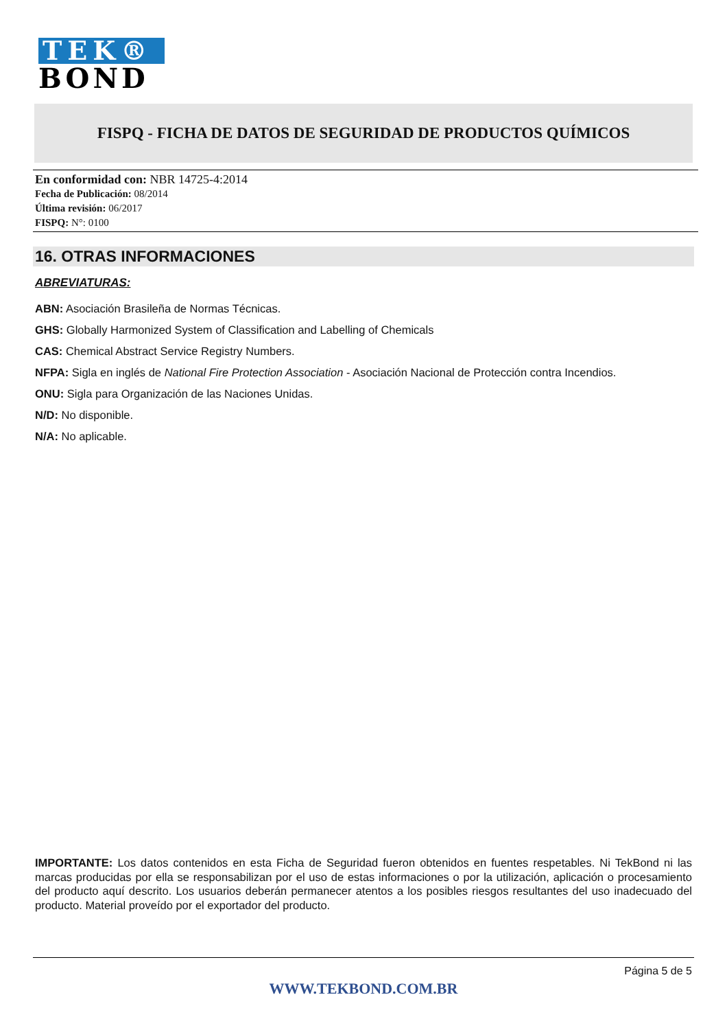TEK®
BOND
FISPQ - FICHA DE DATOS DE SEGURIDAD DE PRODUCTOS QUÍMICOS
En conformidad con: NBR 14725-4:2014
Fecha de Publicación: 08/2014
Última revisión: 06/2017
FISPQ: N°: 0100
16. OTRAS INFORMACIONES
ABREVIATURAS:
ABN: Asociación Brasileña de Normas Técnicas.
GHS: Globally Harmonized System of Classification and Labelling of Chemicals
CAS: Chemical Abstract Service Registry Numbers.
NFPA: Sigla en inglés de National Fire Protection Association - Asociación Nacional de Protección contra Incendios.
ONU: Sigla para Organización de las Naciones Unidas.
N/D: No disponible.
N/A: No aplicable.
IMPORTANTE: Los datos contenidos en esta Ficha de Seguridad fueron obtenidos en fuentes respetables. Ni TekBond ni las marcas producidas por ella se responsabilizan por el uso de estas informaciones o por la utilización, aplicación o procesamiento del producto aquí descrito. Los usuarios deberán permanecer atentos a los posibles riesgos resultantes del uso inadecuado del producto. Material proveído por el exportador del producto.
Página 5 de 5
WWW.TEKBOND.COM.BR